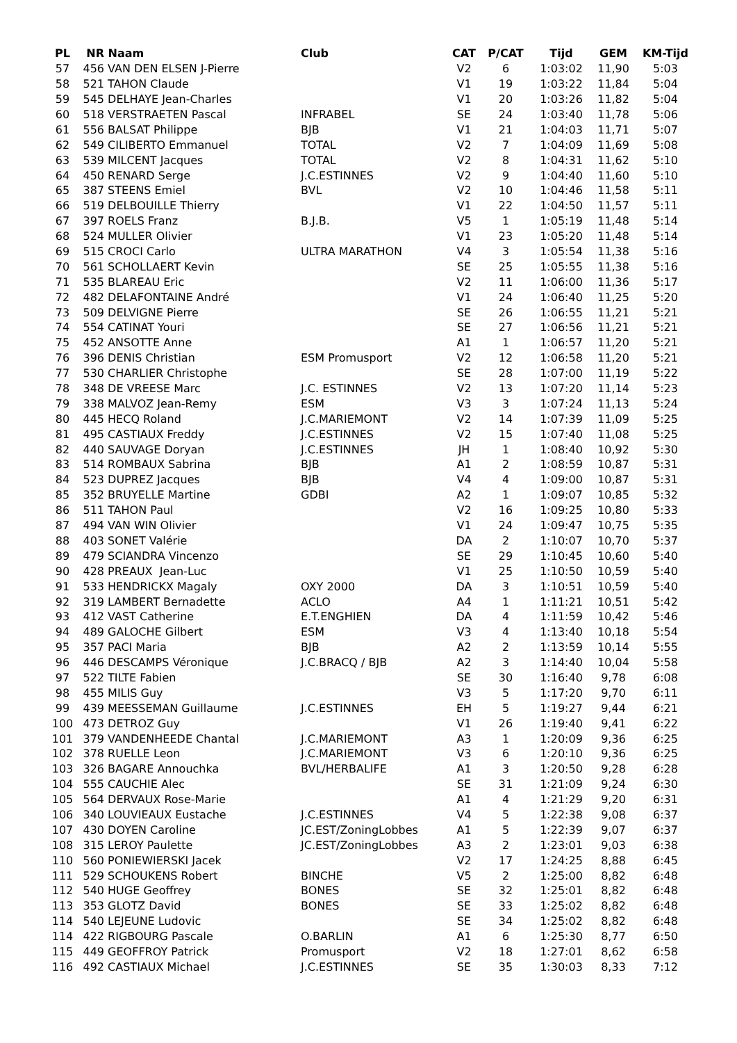| PL | NR | Naam | Club | CAT | P/CAT | Tijd | GEM | KM-Tijd |
| --- | --- | --- | --- | --- | --- | --- | --- | --- |
| 57 | 456 | VAN DEN ELSEN J-Pierre | | V2 | 6 | 1:03:02 | 11,90 | 5:03 |
| 58 | 521 | TAHON Claude | | V1 | 19 | 1:03:22 | 11,84 | 5:04 |
| 59 | 545 | DELHAYE Jean-Charles | | V1 | 20 | 1:03:26 | 11,82 | 5:04 |
| 60 | 518 | VERSTRAETEN Pascal | INFRABEL | SE | 24 | 1:03:40 | 11,78 | 5:06 |
| 61 | 556 | BALSAT Philippe | BJB | V1 | 21 | 1:04:03 | 11,71 | 5:07 |
| 62 | 549 | CILIBERTO Emmanuel | TOTAL | V2 | 7 | 1:04:09 | 11,69 | 5:08 |
| 63 | 539 | MILCENT Jacques | TOTAL | V2 | 8 | 1:04:31 | 11,62 | 5:10 |
| 64 | 450 | RENARD Serge | J.C.ESTINNES | V2 | 9 | 1:04:40 | 11,60 | 5:10 |
| 65 | 387 | STEENS Emiel | BVL | V2 | 10 | 1:04:46 | 11,58 | 5:11 |
| 66 | 519 | DELBOUILLE Thierry | | V1 | 22 | 1:04:50 | 11,57 | 5:11 |
| 67 | 397 | ROELS Franz | B.J.B. | V5 | 1 | 1:05:19 | 11,48 | 5:14 |
| 68 | 524 | MULLER Olivier | | V1 | 23 | 1:05:20 | 11,48 | 5:14 |
| 69 | 515 | CROCI Carlo | ULTRA MARATHON | V4 | 3 | 1:05:54 | 11,38 | 5:16 |
| 70 | 561 | SCHOLLAERT Kevin | | SE | 25 | 1:05:55 | 11,38 | 5:16 |
| 71 | 535 | BLAREAU Eric | | V2 | 11 | 1:06:00 | 11,36 | 5:17 |
| 72 | 482 | DELAFONTAINE André | | V1 | 24 | 1:06:40 | 11,25 | 5:20 |
| 73 | 509 | DELVIGNE Pierre | | SE | 26 | 1:06:55 | 11,21 | 5:21 |
| 74 | 554 | CATINAT Youri | | SE | 27 | 1:06:56 | 11,21 | 5:21 |
| 75 | 452 | ANSOTTE Anne | | A1 | 1 | 1:06:57 | 11,20 | 5:21 |
| 76 | 396 | DENIS Christian | ESM Promusport | V2 | 12 | 1:06:58 | 11,20 | 5:21 |
| 77 | 530 | CHARLIER Christophe | | SE | 28 | 1:07:00 | 11,19 | 5:22 |
| 78 | 348 | DE VREESE Marc | J.C. ESTINNES | V2 | 13 | 1:07:20 | 11,14 | 5:23 |
| 79 | 338 | MALVOZ Jean-Remy | ESM | V3 | 3 | 1:07:24 | 11,13 | 5:24 |
| 80 | 445 | HECQ Roland | J.C.MARIEMONT | V2 | 14 | 1:07:39 | 11,09 | 5:25 |
| 81 | 495 | CASTIAUX Freddy | J.C.ESTINNES | V2 | 15 | 1:07:40 | 11,08 | 5:25 |
| 82 | 440 | SAUVAGE Doryan | J.C.ESTINNES | JH | 1 | 1:08:40 | 10,92 | 5:30 |
| 83 | 514 | ROMBAUX Sabrina | BJB | A1 | 2 | 1:08:59 | 10,87 | 5:31 |
| 84 | 523 | DUPREZ Jacques | BJB | V4 | 4 | 1:09:00 | 10,87 | 5:31 |
| 85 | 352 | BRUYELLE Martine | GDBI | A2 | 1 | 1:09:07 | 10,85 | 5:32 |
| 86 | 511 | TAHON Paul | | V2 | 16 | 1:09:25 | 10,80 | 5:33 |
| 87 | 494 | VAN WIN Olivier | | V1 | 24 | 1:09:47 | 10,75 | 5:35 |
| 88 | 403 | SONET Valérie | | DA | 2 | 1:10:07 | 10,70 | 5:37 |
| 89 | 479 | SCIANDRA Vincenzo | | SE | 29 | 1:10:45 | 10,60 | 5:40 |
| 90 | 428 | PREAUX Jean-Luc | | V1 | 25 | 1:10:50 | 10,59 | 5:40 |
| 91 | 533 | HENDRICKX Magaly | OXY 2000 | DA | 3 | 1:10:51 | 10,59 | 5:40 |
| 92 | 319 | LAMBERT Bernadette | ACLO | A4 | 1 | 1:11:21 | 10,51 | 5:42 |
| 93 | 412 | VAST Catherine | E.T.ENGHIEN | DA | 4 | 1:11:59 | 10,42 | 5:46 |
| 94 | 489 | GALOCHE Gilbert | ESM | V3 | 4 | 1:13:40 | 10,18 | 5:54 |
| 95 | 357 | PACI Maria | BJB | A2 | 2 | 1:13:59 | 10,14 | 5:55 |
| 96 | 446 | DESCAMPS Véronique | J.C.BRACQ / BJB | A2 | 3 | 1:14:40 | 10,04 | 5:58 |
| 97 | 522 | TILTE Fabien | | SE | 30 | 1:16:40 | 9,78 | 6:08 |
| 98 | 455 | MILIS Guy | | V3 | 5 | 1:17:20 | 9,70 | 6:11 |
| 99 | 439 | MEESSEMAN Guillaume | J.C.ESTINNES | EH | 5 | 1:19:27 | 9,44 | 6:21 |
| 100 | 473 | DETROZ Guy | | V1 | 26 | 1:19:40 | 9,41 | 6:22 |
| 101 | 379 | VANDENHEEDE Chantal | J.C.MARIEMONT | A3 | 1 | 1:20:09 | 9,36 | 6:25 |
| 102 | 378 | RUELLE Leon | J.C.MARIEMONT | V3 | 6 | 1:20:10 | 9,36 | 6:25 |
| 103 | 326 | BAGARE Annouchka | BVL/HERBALIFE | A1 | 3 | 1:20:50 | 9,28 | 6:28 |
| 104 | 555 | CAUCHIE Alec | | SE | 31 | 1:21:09 | 9,24 | 6:30 |
| 105 | 564 | DERVAUX Rose-Marie | | A1 | 4 | 1:21:29 | 9,20 | 6:31 |
| 106 | 340 | LOUVIEAUX Eustache | J.C.ESTINNES | V4 | 5 | 1:22:38 | 9,08 | 6:37 |
| 107 | 430 | DOYEN Caroline | JC.EST/ZoningLobbes | A1 | 5 | 1:22:39 | 9,07 | 6:37 |
| 108 | 315 | LEROY Paulette | JC.EST/ZoningLobbes | A3 | 2 | 1:23:01 | 9,03 | 6:38 |
| 110 | 560 | PONIEWIERSKI Jacek | | V2 | 17 | 1:24:25 | 8,88 | 6:45 |
| 111 | 529 | SCHOUKENS Robert | BINCHE | V5 | 2 | 1:25:00 | 8,82 | 6:48 |
| 112 | 540 | HUGE Geoffrey | BONES | SE | 32 | 1:25:01 | 8,82 | 6:48 |
| 113 | 353 | GLOTZ David | BONES | SE | 33 | 1:25:02 | 8,82 | 6:48 |
| 114 | 540 | LEJEUNE Ludovic | | SE | 34 | 1:25:02 | 8,82 | 6:48 |
| 114 | 422 | RIGBOURG Pascale | O.BARLIN | A1 | 6 | 1:25:30 | 8,77 | 6:50 |
| 115 | 449 | GEOFFROY Patrick | Promusport | V2 | 18 | 1:27:01 | 8,62 | 6:58 |
| 116 | 492 | CASTIAUX Michael | J.C.ESTINNES | SE | 35 | 1:30:03 | 8,33 | 7:12 |